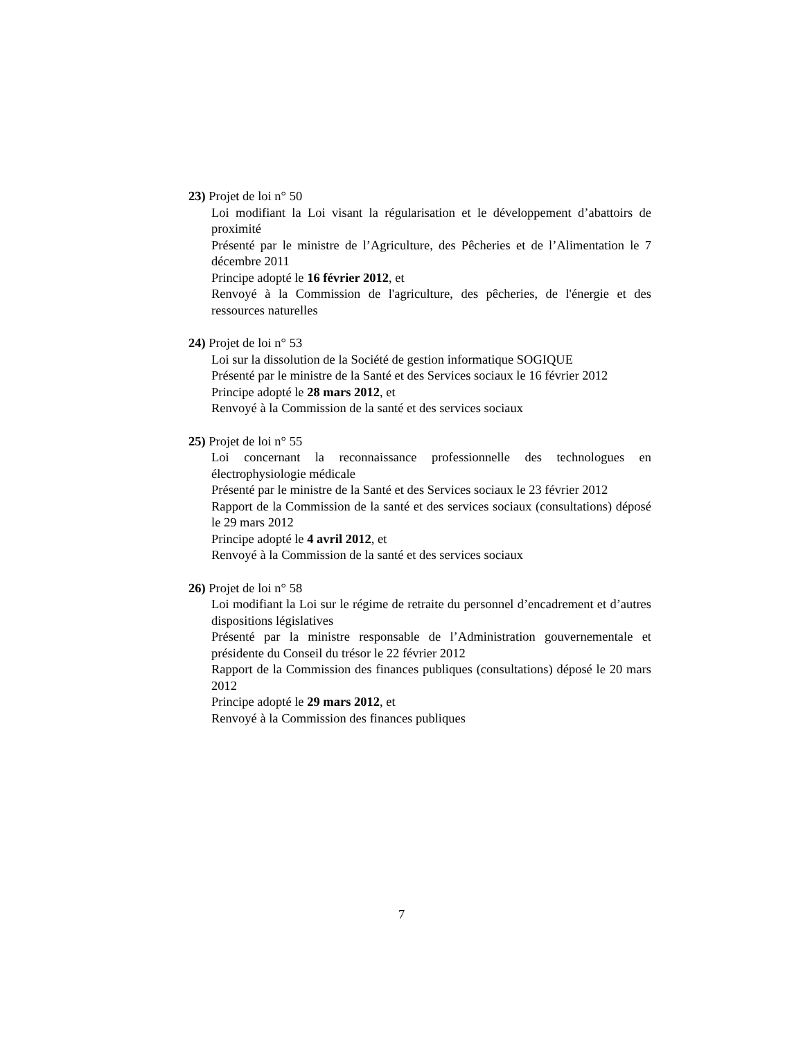23) Projet de loi n° 50
Loi modifiant la Loi visant la régularisation et le développement d’abattoirs de proximité
Présenté par le ministre de l’Agriculture, des Pêcheries et de l’Alimentation le 7 décembre 2011
Principe adopté le 16 février 2012, et
Renvoyé à la Commission de l'agriculture, des pêcheries, de l'énergie et des ressources naturelles
24) Projet de loi n° 53
Loi sur la dissolution de la Société de gestion informatique SOGIQUE
Présenté par le ministre de la Santé et des Services sociaux le 16 février 2012
Principe adopté le 28 mars 2012, et
Renvoyé à la Commission de la santé et des services sociaux
25) Projet de loi n° 55
Loi concernant la reconnaissance professionnelle des technologues en électrophysiologie médicale
Présenté par le ministre de la Santé et des Services sociaux le 23 février 2012
Rapport de la Commission de la santé et des services sociaux (consultations) déposé le 29 mars 2012
Principe adopté le 4 avril 2012, et
Renvoyé à la Commission de la santé et des services sociaux
26) Projet de loi n° 58
Loi modifiant la Loi sur le régime de retraite du personnel d’encadrement et d’autres dispositions législatives
Présenté par la ministre responsable de l’Administration gouvernementale et présidente du Conseil du trésor le 22 février 2012
Rapport de la Commission des finances publiques (consultations) déposé le 20 mars 2012
Principe adopté le 29 mars 2012, et
Renvoyé à la Commission des finances publiques
7